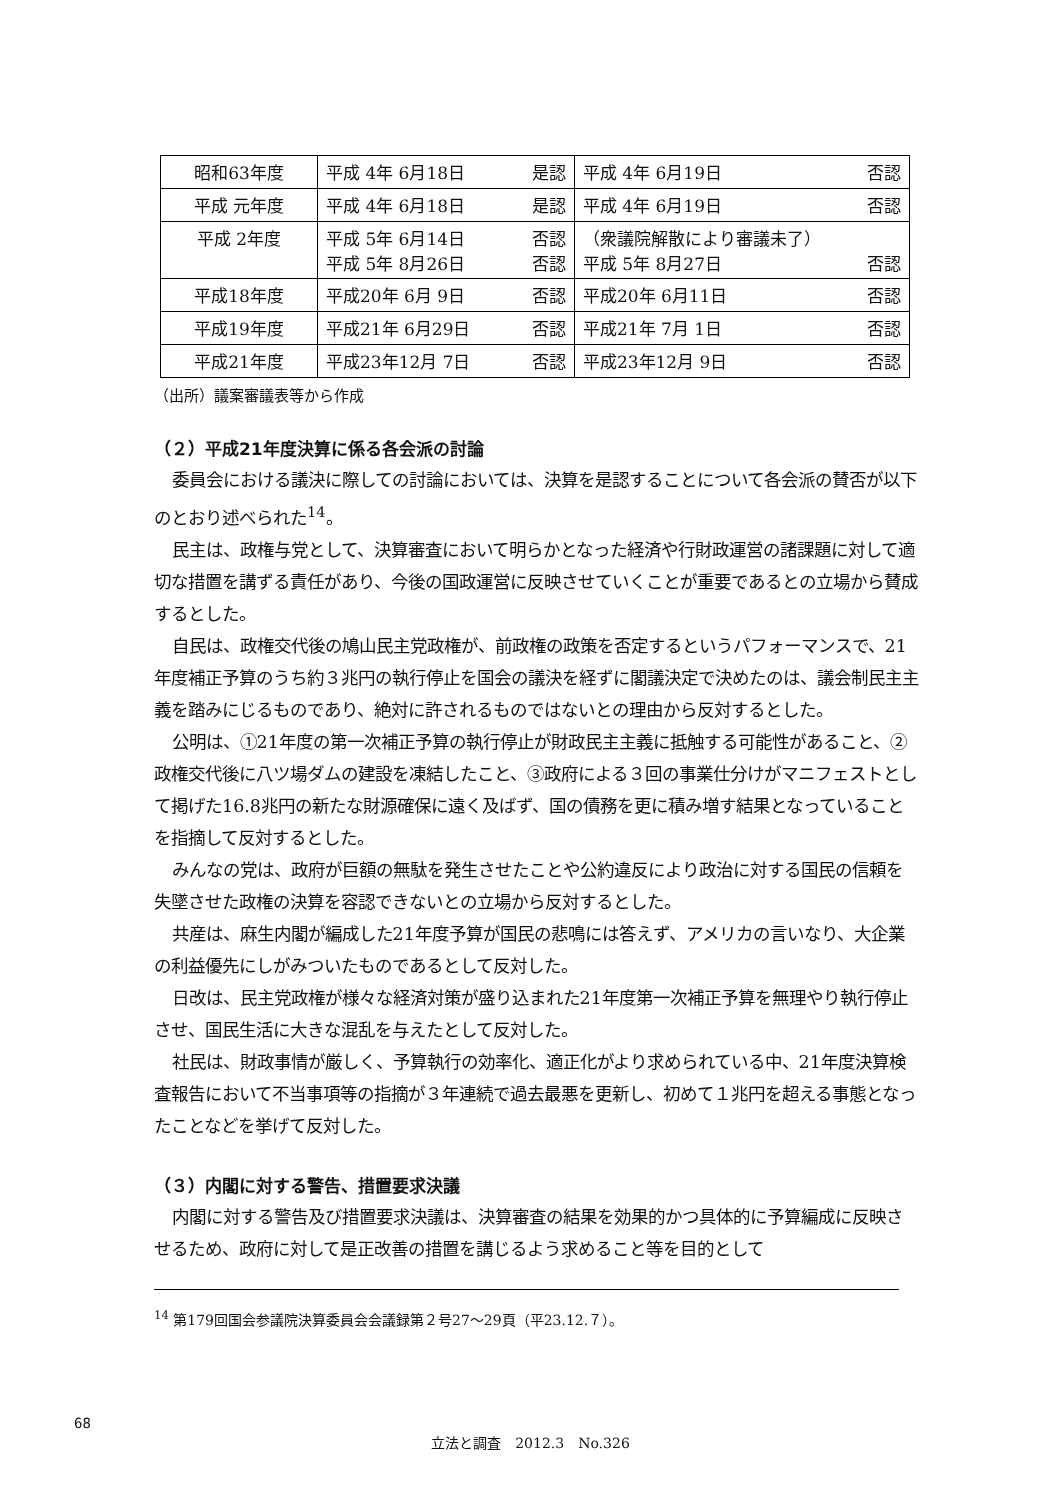| 昭和63年度 | 平成 4年 6月18日 是認 | 平成 4年 6月19日 否認 |
| 平成 元年度 | 平成 4年 6月18日 是認 | 平成 4年 6月19日 否認 |
| 平成 2年度 | 平成 5年 6月14日 否認 平成 5年 8月26日 否認 | （衆議院解散により審議未了） 平成 5年 8月27日 否認 |
| 平成18年度 | 平成20年 6月 9日 否認 | 平成20年 6月11日 否認 |
| 平成19年度 | 平成21年 6月29日 否認 | 平成21年 7月 1日 否認 |
| 平成21年度 | 平成23年12月 7日 否認 | 平成23年12月 9日 否認 |
（出所）議案審議表等から作成
（２）平成21年度決算に係る各会派の討論
委員会における議決に際しての討論においては、決算を是認することについて各会派の賛否が以下のとおり述べられた<sup>14</sup>。
民主は、政権与党として、決算審査において明らかとなった経済や行財政運営の諸課題に対して適切な措置を講ずる責任があり、今後の国政運営に反映させていくことが重要であるとの立場から賛成するとした。
自民は、政権交代後の鳩山民主党政権が、前政権の政策を否定するというパフォーマンスで、21年度補正予算のうち約３兆円の執行停止を国会の議決を経ずに閣議決定で決めたのは、議会制民主主義を踏みにじるものであり、絶対に許されるものではないとの理由から反対するとした。
公明は、①21年度の第一次補正予算の執行停止が財政民主主義に抵触する可能性があること、②政権交代後に八ツ場ダムの建設を凍結したこと、③政府による３回の事業仕分けがマニフェストとして掲げた16.8兆円の新たな財源確保に遠く及ばず、国の債務を更に積み増す結果となっていることを指摘して反対するとした。
みんなの党は、政府が巨額の無駄を発生させたことや公約違反により政治に対する国民の信頼を失墜させた政権の決算を容認できないとの立場から反対するとした。
共産は、麻生内閣が編成した21年度予算が国民の悲鳴には答えず、アメリカの言いなり、大企業の利益優先にしがみついたものであるとして反対した。
日改は、民主党政権が様々な経済対策が盛り込まれた21年度第一次補正予算を無理やり執行停止させ、国民生活に大きな混乱を与えたとして反対した。
社民は、財政事情が厳しく、予算執行の効率化、適正化がより求められている中、21年度決算検査報告において不当事項等の指摘が３年連続で過去最悪を更新し、初めて１兆円を超える事態となったことなどを挙げて反対した。
（３）内閣に対する警告、措置要求決議
内閣に対する警告及び措置要求決議は、決算審査の結果を効果的かつ具体的に予算編成に反映させるため、政府に対して是正改善の措置を講じるよう求めること等を目的として
<sup>14</sup> 第179回国会参議院決算委員会会議録第２号27～29頁（平23.12.７）。
68
立法と調査　2012.3　No.326